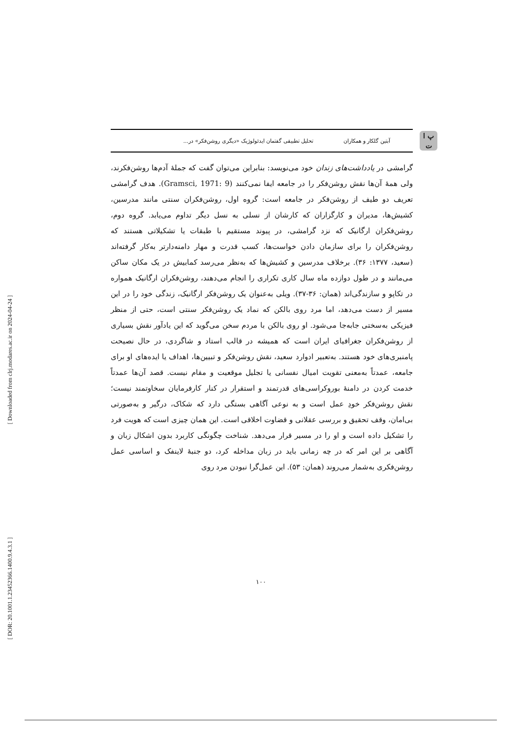[ Downloaded from clrj.modares.ac.ir on 2024-04-24 ]
[ DOR: 20.1001.1.23452366.1400.9.4.3.1 ]
پ ا
ت
آبتین گلکار و همکاران
تحلیل تطبیقی گفتمان ایدئولوژیک «دیگری روشن‌فکر» در...
گرامشی در یادداشت‌های زندان خود می‌نویسد: بنابراین می‌توان گفت که جملهٔ آدم‌ها روشن‌فکرند، ولی همهٔ آن‌ها نقش روشن‌فکر را در جامعه ایفا نمی‌کنند (Gramsci, 1971: 9). هدف گرامشی تعریف دو طیف از روشن‌فکر در جامعه است: گروه اول، روشن‌فکران سنتی مانند مدرسین، کشیش‌ها، مدیران و کارگزاران که کارشان از نسلی به نسل دیگر تداوم می‌یابد. گروه دوم، روشن‌فکران ارگانیک که نزد گرامشی، در پیوند مستقیم با طبقات یا تشکیلاتی هستند که روشن‌فکران را برای سازمان دادن خواست‌ها، کسب قدرت و مهار دامنه‌دارتر به‌کار گرفته‌اند (سعید، ۱۳۷۷: ۳۶). برخلاف مدرسین و کشیش‌ها که به‌نظر می‌رسد کمابیش در یک مکان ساکن می‌مانند و در طول دوازده ماه سال کاری تکراری را انجام می‌دهند، روشن‌فکران ارگانیک همواره در تکاپو و سازندگی‌اند (همان: ۳۶-۳۷). ویلی به‌عنوان یک روشن‌فکر ارگانیک، زندگی خود را در این مسیر از دست می‌دهد، اما مرد روی بالکن که نماد یک روشن‌فکر سنتی است، حتی از منظر فیزیکی به‌سختی جابه‌جا می‌شود. او روی بالکن با مردم سخن می‌گوید که این یادآور نقش بسیاری از روشن‌فکران جغرافیای ایران است که همیشه در قالب استاد و شاگردی، در حال نصیحت پامنبری‌های خود هستند. به‌تعبیر ادوارد سعید، نقش روشن‌فکر و تبیین‌ها، اهداف یا ایده‌های او برای جامعه، عمدتاً به‌معنی تقویت امیال نفسانی یا تجلیل موقعیت و مقام نیست. قصد آن‌ها عمدتاً خدمت کردن در دامنهٔ بوروکراسی‌های قدرتمند و استقرار در کنار کارفرمایان سخاوتمند نیست؛ نقش روشن‌فکر خودِ عمل است و به نوعی آگاهی بستگی دارد که شکاک، درگیر و به‌صورتی بی‌امان، وقف تحقیق و بررسی عقلانی و قضاوت اخلاقی است. این همان چیزی است که هویت فرد را تشکیل داده است و او را در مسیر قرار می‌دهد. شناخت چگونگی کاربرد بدون اشکال زبان و آگاهی بر این امر که در چه زمانی باید در زبان مداخله کرد، دو جنبهٔ لاینفک و اساسی عمل روشن‌فکری به‌شمار می‌روند (همان: ۵۳). این عمل‌گرا نبودن مرد روی
۱۰۰